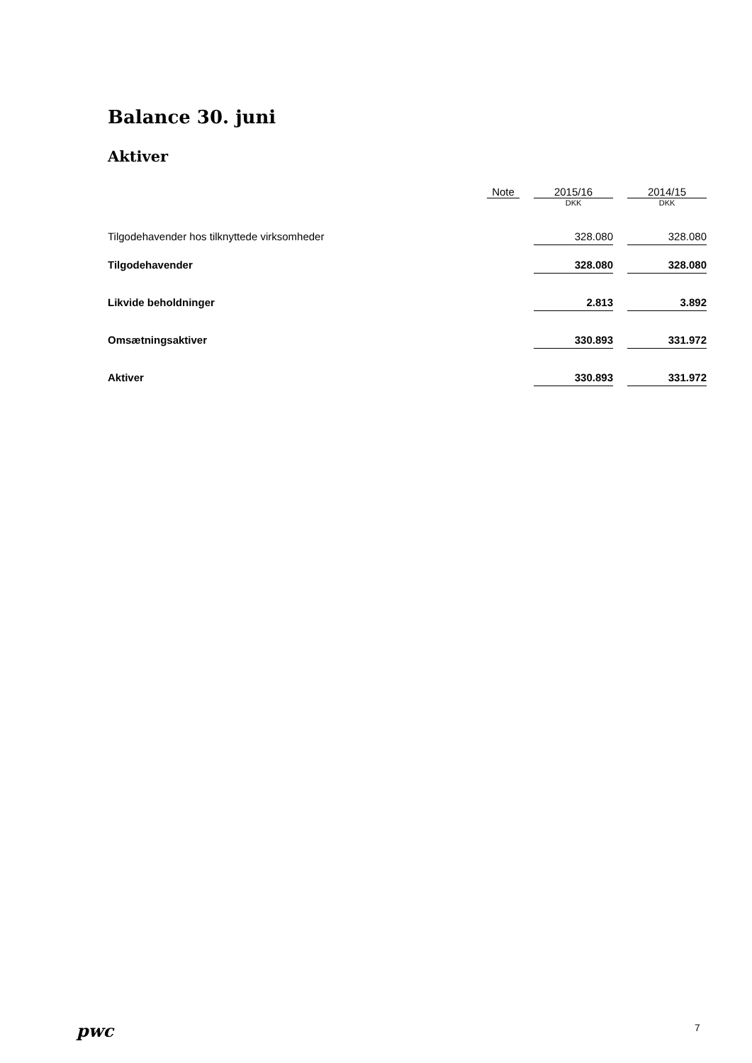Balance 30. juni
Aktiver
| | Note | | 2015/16 | | 2014/15 |
| --- | --- | --- | --- | --- | --- |
| | | | DKK | | DKK |
| Tilgodehavender hos tilknyttede virksomheder | | | 328.080 | | 328.080 |
| Tilgodehavender | | | 328.080 | | 328.080 |
| Likvide beholdninger | | | 2.813 | | 3.892 |
| Omsætningsaktiver | | | 330.893 | | 331.972 |
| Aktiver | | | 330.893 | | 331.972 |
pwc 7